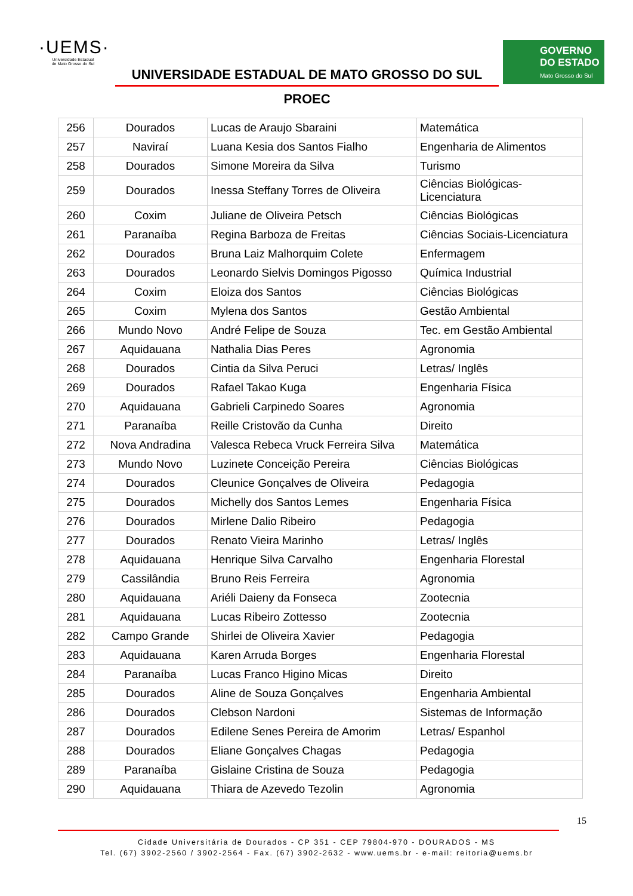·UEMS·
Universidade Estadual
de Mato Grosso do Sul
UNIVERSIDADE ESTADUAL DE MATO GROSSO DO SUL
PROEC
GOVERNO
DO ESTADO
Mato Grosso do Sul
| 256 | Dourados | Lucas de Araujo Sbaraini | Matemática |
| 257 | Naviraí | Luana Kesia dos Santos Fialho | Engenharia de Alimentos |
| 258 | Dourados | Simone Moreira da Silva | Turismo |
| 259 | Dourados | Inessa Steffany Torres de Oliveira | Ciências Biológicas-Licenciatura |
| 260 | Coxim | Juliane de Oliveira Petsch | Ciências Biológicas |
| 261 | Paranaíba | Regina Barboza de Freitas | Ciências Sociais-Licenciatura |
| 262 | Dourados | Bruna Laiz Malhorquim Colete | Enfermagem |
| 263 | Dourados | Leonardo Sielvis Domingos Pigosso | Química Industrial |
| 264 | Coxim | Eloiza dos Santos | Ciências Biológicas |
| 265 | Coxim | Mylena dos Santos | Gestão Ambiental |
| 266 | Mundo Novo | André Felipe de Souza | Tec. em Gestão Ambiental |
| 267 | Aquidauana | Nathalia Dias Peres | Agronomia |
| 268 | Dourados | Cintia da Silva Peruci | Letras/ Inglês |
| 269 | Dourados | Rafael Takao Kuga | Engenharia Física |
| 270 | Aquidauana | Gabrieli Carpinedo Soares | Agronomia |
| 271 | Paranaíba | Reille Cristovão da Cunha | Direito |
| 272 | Nova Andradina | Valesca Rebeca Vruck Ferreira Silva | Matemática |
| 273 | Mundo Novo | Luzinete Conceição Pereira | Ciências Biológicas |
| 274 | Dourados | Cleunice Gonçalves de Oliveira | Pedagogia |
| 275 | Dourados | Michelly dos Santos Lemes | Engenharia Física |
| 276 | Dourados | Mirlene Dalio Ribeiro | Pedagogia |
| 277 | Dourados | Renato Vieira Marinho | Letras/ Inglês |
| 278 | Aquidauana | Henrique Silva Carvalho | Engenharia Florestal |
| 279 | Cassilândia | Bruno Reis Ferreira | Agronomia |
| 280 | Aquidauana | Ariéli Daieny da Fonseca | Zootecnia |
| 281 | Aquidauana | Lucas Ribeiro Zottesso | Zootecnia |
| 282 | Campo Grande | Shirlei de Oliveira Xavier | Pedagogia |
| 283 | Aquidauana | Karen Arruda Borges | Engenharia Florestal |
| 284 | Paranaíba | Lucas Franco Higino Micas | Direito |
| 285 | Dourados | Aline de Souza Gonçalves | Engenharia Ambiental |
| 286 | Dourados | Clebson Nardoni | Sistemas de Informação |
| 287 | Dourados | Edilene Senes Pereira de Amorim | Letras/ Espanhol |
| 288 | Dourados | Eliane Gonçalves Chagas | Pedagogia |
| 289 | Paranaíba | Gislaine Cristina de Souza | Pedagogia |
| 290 | Aquidauana | Thiara de Azevedo Tezolin | Agronomia |
15
Cidade Universitária de Dourados - CP 351 - CEP 79804-970 - DOURADOS - MS
Tel. (67) 3902-2560 / 3902-2564 - Fax. (67) 3902-2632 - www.uems.br - e-mail: reitoria@uems.br